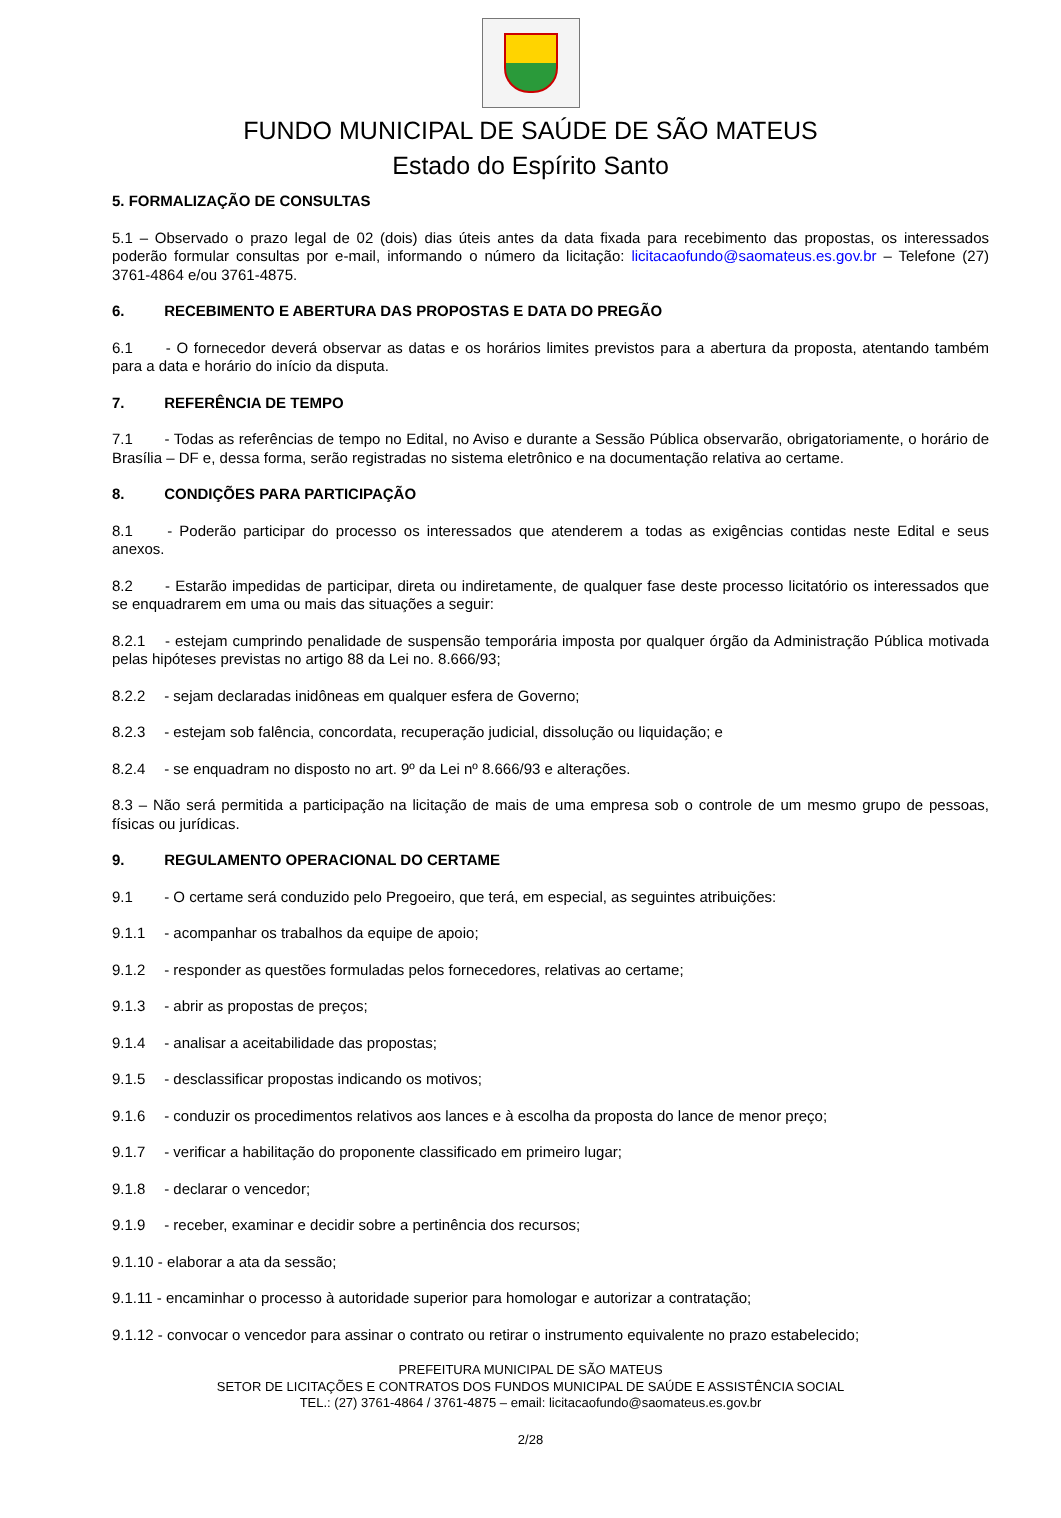FUNDO MUNICIPAL DE SAÚDE DE SÃO MATEUS
Estado do Espírito Santo
5. FORMALIZAÇÃO DE CONSULTAS
5.1 – Observado o prazo legal de 02 (dois) dias úteis antes da data fixada para recebimento das propostas, os interessados poderão formular consultas por e-mail, informando o número da licitação: licitacaofundo@saomateus.es.gov.br – Telefone (27) 3761-4864 e/ou 3761-4875.
6. RECEBIMENTO E ABERTURA DAS PROPOSTAS E DATA DO PREGÃO
6.1 - O fornecedor deverá observar as datas e os horários limites previstos para a abertura da proposta, atentando também para a data e horário do início da disputa.
7. REFERÊNCIA DE TEMPO
7.1 - Todas as referências de tempo no Edital, no Aviso e durante a Sessão Pública observarão, obrigatoriamente, o horário de Brasília – DF e, dessa forma, serão registradas no sistema eletrônico e na documentação relativa ao certame.
8. CONDIÇÕES PARA PARTICIPAÇÃO
8.1 - Poderão participar do processo os interessados que atenderem a todas as exigências contidas neste Edital e seus anexos.
8.2 - Estarão impedidas de participar, direta ou indiretamente, de qualquer fase deste processo licitatório os interessados que se enquadrarem em uma ou mais das situações a seguir:
8.2.1 - estejam cumprindo penalidade de suspensão temporária imposta por qualquer órgão da Administração Pública motivada pelas hipóteses previstas no artigo 88 da Lei no. 8.666/93;
8.2.2 - sejam declaradas inidôneas em qualquer esfera de Governo;
8.2.3 - estejam sob falência, concordata, recuperação judicial, dissolução ou liquidação; e
8.2.4 - se enquadram no disposto no art. 9º da Lei nº 8.666/93 e alterações.
8.3 – Não será permitida a participação na licitação de mais de uma empresa sob o controle de um mesmo grupo de pessoas, físicas ou jurídicas.
9. REGULAMENTO OPERACIONAL DO CERTAME
9.1 - O certame será conduzido pelo Pregoeiro, que terá, em especial, as seguintes atribuições:
9.1.1 - acompanhar os trabalhos da equipe de apoio;
9.1.2 - responder as questões formuladas pelos fornecedores, relativas ao certame;
9.1.3 - abrir as propostas de preços;
9.1.4 - analisar a aceitabilidade das propostas;
9.1.5 - desclassificar propostas indicando os motivos;
9.1.6 - conduzir os procedimentos relativos aos lances e à escolha da proposta do lance de menor preço;
9.1.7 - verificar a habilitação do proponente classificado em primeiro lugar;
9.1.8 - declarar o vencedor;
9.1.9 - receber, examinar e decidir sobre a pertinência dos recursos;
9.1.10 - elaborar a ata da sessão;
9.1.11 - encaminhar o processo à autoridade superior para homologar e autorizar a contratação;
9.1.12 - convocar o vencedor para assinar o contrato ou retirar o instrumento equivalente no prazo estabelecido;
PREFEITURA MUNICIPAL DE SÃO MATEUS
SETOR DE LICITAÇÕES E CONTRATOS DOS FUNDOS MUNICIPAL DE SAÚDE E ASSISTÊNCIA SOCIAL
TEL.: (27) 3761-4864 / 3761-4875 – email: licitacaofundo@saomateus.es.gov.br
2/28